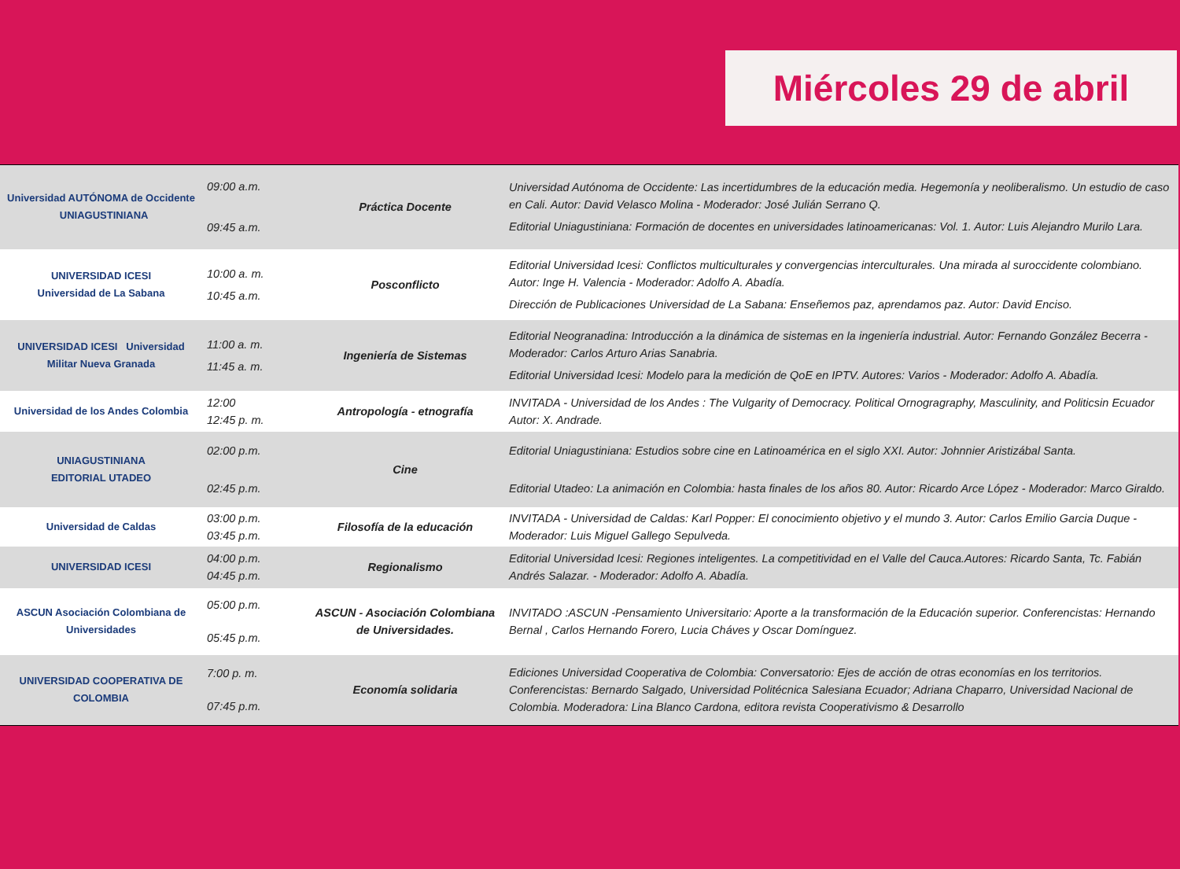Miércoles 29 de abril
| Universidad AUTÓNOMA de Occidente UNIAGUSTINIANA | 09:00 a.m. 09:45 a.m. | Práctica Docente | Universidad Autónoma de Occidente: Las incertidumbres de la educación media. Hegemonía y neoliberalismo. Un estudio de caso en Cali. Autor: David Velasco Molina - Moderador: José Julián Serrano Q. Editorial Uniagustiniana: Formación de docentes en universidades latinoamericanas: Vol. 1. Autor: Luis Alejandro Murilo Lara. |
| UNIVERSIDAD ICESI Universidad de La Sabana | 10:00 a. m. 10:45 a.m. | Posconflicto | Editorial Universidad Icesi: Conflictos multiculturales y convergencias interculturales. Una mirada al suroccidente colombiano. Autor: Inge H. Valencia - Moderador: Adolfo A. Abadía. Dirección de Publicaciones Universidad de La Sabana: Enseñemos paz, aprendamos paz. Autor: David Enciso. |
| UNIVERSIDAD ICESI Universidad Militar Nueva Granada | 11:00 a. m. 11:45 a. m. | Ingeniería de Sistemas | Editorial Neogranadina: Introducción a la dinámica de sistemas en la ingeniería industrial. Autor: Fernando González Becerra - Moderador: Carlos Arturo Arias Sanabria. Editorial Universidad Icesi: Modelo para la medición de QoE en IPTV. Autores: Varios - Moderador: Adolfo A. Abadía. |
| Universidad de los Andes Colombia | 12:00 12:45 p. m. | Antropología - etnografía | INVITADA - Universidad de los Andes : The Vulgarity of Democracy. Political Ornogragraphy, Masculinity, and Politicsin Ecuador Autor: X. Andrade. |
| UNIAGUSTINIANA EDITORIAL UTADEO | 02:00 p.m. 02:45 p.m. | Cine | Editorial Uniagustiniana: Estudios sobre cine en Latinoamérica en el siglo XXI. Autor: Johnnier Aristizábal Santa. Editorial Utadeo: La animación en Colombia: hasta finales de los años 80. Autor: Ricardo Arce López - Moderador: Marco Giraldo. |
| Universidad de Caldas | 03:00 p.m. 03:45 p.m. | Filosofía de la educación | INVITADA - Universidad de Caldas: Karl Popper: El conocimiento objetivo y el mundo 3. Autor: Carlos Emilio Garcia Duque - Moderador: Luis Miguel Gallego Sepulveda. |
| UNIVERSIDAD ICESI | 04:00 p.m. 04:45 p.m. | Regionalismo | Editorial Universidad Icesi: Regiones inteligentes. La competitividad en el Valle del Cauca.Autores: Ricardo Santa, Tc. Fabián Andrés Salazar. - Moderador: Adolfo A. Abadía. |
| ASCUN Asociación Colombiana de Universidades | 05:00 p.m. 05:45 p.m. | ASCUN - Asociación Colombiana de Universidades. | INVITADO :ASCUN -Pensamiento Universitario: Aporte a la transformación de la Educación superior. Conferencistas: Hernando Bernal , Carlos Hernando Forero, Lucia Cháves y Oscar Domínguez. |
| UNIVERSIDAD COOPERATIVA DE COLOMBIA | 7:00 p. m. 07:45 p.m. | Economía solidaria | Ediciones Universidad Cooperativa de Colombia: Conversatorio: Ejes de acción de otras economías en los territorios. Conferencistas: Bernardo Salgado, Universidad Politécnica Salesiana Ecuador; Adriana Chaparro, Universidad Nacional de Colombia. Moderadora: Lina Blanco Cardona, editora revista Cooperativismo & Desarrollo |